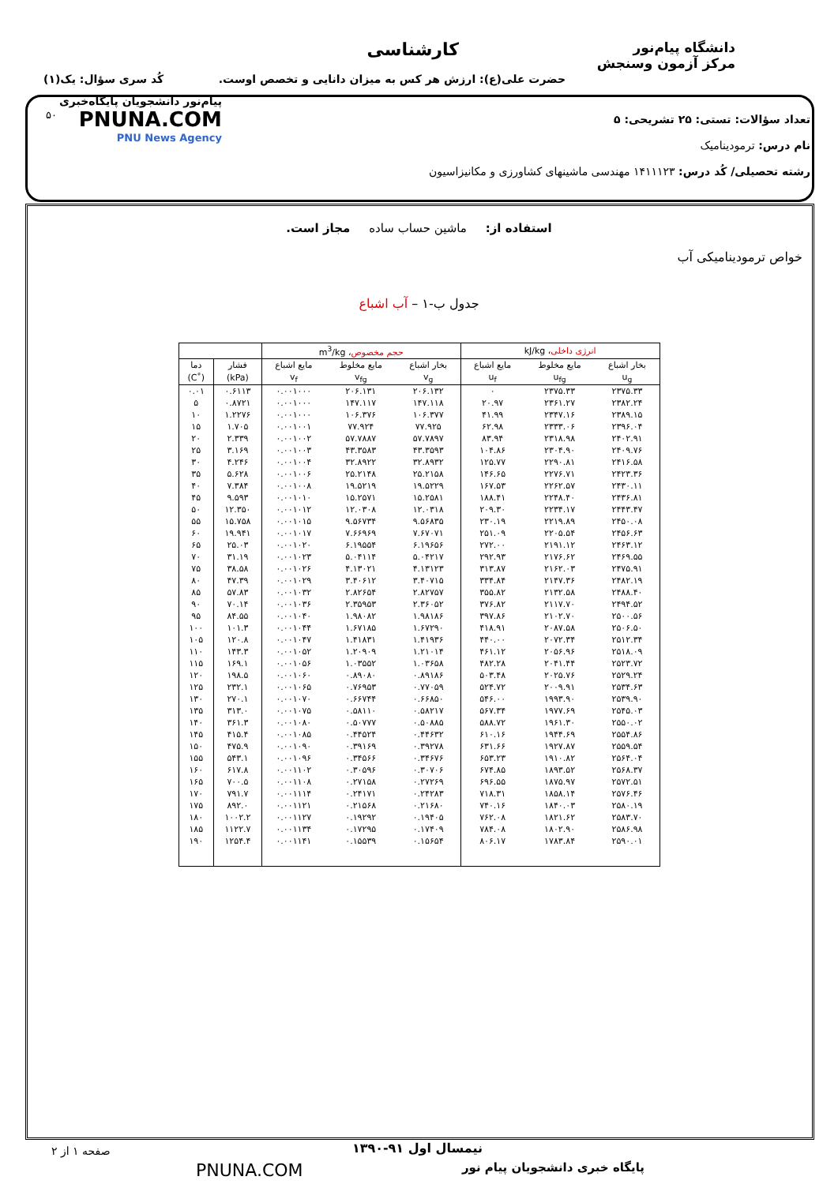دانشگاه پیام‌نور
مرکز آزمون وسنجش
کارشناسی
حضرت علی(ع): ارزش هر کس به میزان دانایی و تخصص اوست.
کُد سری سؤال: یک(۱)
پیام‌نور دانشجویان پایگاه‌خبری
PNUNA.COM
PNU News Agency
۵۰
تعداد سؤالات: تستی: ۲۵ تشریحی: ۵
نام درس: ترمودینامیک
رشته تحصیلی/ کُد درس: ۱۴۱۱۱۲۳ مهندسی ماشینهای کشاورزی و مکانیزاسیون
استفاده از: ماشین حساب ساده مجاز است.
خواص ترمودینامیکی آب
جدول ب-۱ – آب اشباع
| انرژی داخلی ، kJ/kg | | | حجم مخصوص ، m<sup>3</sup>/kg | | | | |
| --- | --- | --- | --- | --- | --- | --- | --- |
| بخار اشباع | مایع مخلوط | مایع اشباع | بخار اشباع | مایع مخلوط | مایع اشباع | فشار | دما |
| u<sub>g</sub> | u<sub>fg</sub> | u<sub>f</sub> | v<sub>g</sub> | v<sub>fg</sub> | v<sub>f</sub> | (kPa) | (˚C) |
| ۲۳۷۵.۳۳ | ۲۳۷۵.۳۳ | ۰ | ۲۰۶.۱۳۲ | ۲۰۶.۱۳۱ | ۰.۰۰۱۰۰۰ | ۰.۶۱۱۳ | ۰.۰۱ |
| ۲۳۸۲.۲۴ | ۲۳۶۱.۲۷ | ۲۰.۹۷ | ۱۴۷.۱۱۸ | ۱۴۷.۱۱۷ | ۰.۰۰۱۰۰۰ | ۰.۸۷۲۱ | ۵ |
| ۲۳۸۹.۱۵ | ۲۳۴۷.۱۶ | ۴۱.۹۹ | ۱۰۶.۳۷۷ | ۱۰۶.۳۷۶ | ۰.۰۰۱۰۰۰ | ۱.۲۲۷۶ | ۱۰ |
| ۲۳۹۶.۰۴ | ۲۳۳۳.۰۶ | ۶۲.۹۸ | ۷۷.۹۲۵ | ۷۷.۹۲۴ | ۰.۰۰۱۰۰۱ | ۱.۷۰۵ | ۱۵ |
| ۲۴۰۲.۹۱ | ۲۳۱۸.۹۸ | ۸۳.۹۴ | ۵۷.۷۸۹۷ | ۵۷.۷۸۸۷ | ۰.۰۰۱۰۰۲ | ۲.۳۳۹ | ۲۰ |
| ۲۴۰۹.۷۶ | ۲۳۰۴.۹۰ | ۱۰۴.۸۶ | ۴۳.۳۵۹۳ | ۴۳.۳۵۸۳ | ۰.۰۰۱۰۰۳ | ۳.۱۶۹ | ۲۵ |
| ۲۴۱۶.۵۸ | ۲۲۹۰.۸۱ | ۱۲۵.۷۷ | ۳۲.۸۹۳۲ | ۳۲.۸۹۲۲ | ۰.۰۰۱۰۰۴ | ۴.۲۴۶ | ۳۰ |
| ۲۴۲۳.۳۶ | ۲۲۷۶.۷۱ | ۱۴۶.۶۵ | ۲۵.۲۱۵۸ | ۲۵.۲۱۴۸ | ۰.۰۰۱۰۰۶ | ۵.۶۲۸ | ۳۵ |
| ۲۴۳۰.۱۱ | ۲۲۶۲.۵۷ | ۱۶۷.۵۳ | ۱۹.۵۲۲۹ | ۱۹.۵۲۱۹ | ۰.۰۰۱۰۰۸ | ۷.۳۸۴ | ۴۰ |
| ۲۴۳۶.۸۱ | ۲۲۴۸.۴۰ | ۱۸۸.۴۱ | ۱۵.۲۵۸۱ | ۱۵.۲۵۷۱ | ۰.۰۰۱۰۱۰ | ۹.۵۹۳ | ۴۵ |
| ۲۴۴۳.۴۷ | ۲۲۳۴.۱۷ | ۲۰۹.۳۰ | ۱۲.۰۳۱۸ | ۱۲.۰۳۰۸ | ۰.۰۰۱۰۱۲ | ۱۲.۳۵۰ | ۵۰ |
| ۲۴۵۰.۰۸ | ۲۲۱۹.۸۹ | ۲۳۰.۱۹ | ۹.۵۶۸۳۵ | ۹.۵۶۷۳۴ | ۰.۰۰۱۰۱۵ | ۱۵.۷۵۸ | ۵۵ |
| ۲۴۵۶.۶۳ | ۲۲۰۵.۵۴ | ۲۵۱.۰۹ | ۷.۶۷۰۷۱ | ۷.۶۶۹۶۹ | ۰.۰۰۱۰۱۷ | ۱۹.۹۴۱ | ۶۰ |
| ۲۴۶۳.۱۲ | ۲۱۹۱.۱۲ | ۲۷۲.۰۰ | ۶.۱۹۶۵۶ | ۶.۱۹۵۵۴ | ۰.۰۰۱۰۲۰ | ۲۵.۰۳ | ۶۵ |
| ۲۴۶۹.۵۵ | ۲۱۷۶.۶۲ | ۲۹۲.۹۳ | ۵.۰۴۲۱۷ | ۵.۰۴۱۱۴ | ۰.۰۰۱۰۲۳ | ۳۱.۱۹ | ۷۰ |
| ۲۴۷۵.۹۱ | ۲۱۶۲.۰۳ | ۳۱۳.۸۷ | ۴.۱۳۱۲۳ | ۴.۱۳۰۲۱ | ۰.۰۰۱۰۲۶ | ۳۸.۵۸ | ۷۵ |
| ۲۴۸۲.۱۹ | ۲۱۴۷.۳۶ | ۳۳۴.۸۴ | ۳.۴۰۷۱۵ | ۳.۴۰۶۱۲ | ۰.۰۰۱۰۲۹ | ۴۷.۳۹ | ۸۰ |
| ۲۴۸۸.۴۰ | ۲۱۳۲.۵۸ | ۳۵۵.۸۲ | ۲.۸۲۷۵۷ | ۲.۸۲۶۵۴ | ۰.۰۰۱۰۳۲ | ۵۷.۸۳ | ۸۵ |
| ۲۴۹۴.۵۲ | ۲۱۱۷.۷۰ | ۳۷۶.۸۲ | ۲.۳۶۰۵۲ | ۲.۳۵۹۵۳ | ۰.۰۰۱۰۳۶ | ۷۰.۱۴ | ۹۰ |
| ۲۵۰۰.۵۶ | ۲۱۰۲.۷۰ | ۳۹۷.۸۶ | ۱.۹۸۱۸۶ | ۱.۹۸۰۸۲ | ۰.۰۰۱۰۴۰ | ۸۴.۵۵ | ۹۵ |
| ۲۵۰۶.۵۰ | ۲۰۸۷.۵۸ | ۴۱۸.۹۱ | ۱.۶۷۲۹۰ | ۱.۶۷۱۸۵ | ۰.۰۰۱۰۴۴ | ۱۰۱.۳ | ۱۰۰ |
| ۲۵۱۲.۳۴ | ۲۰۷۲.۳۴ | ۴۴۰.۰۰ | ۱.۴۱۹۳۶ | ۱.۴۱۸۳۱ | ۰.۰۰۱۰۴۷ | ۱۲۰.۸ | ۱۰۵ |
| ۲۵۱۸.۰۹ | ۲۰۵۶.۹۶ | ۴۶۱.۱۲ | ۱.۲۱۰۱۴ | ۱.۲۰۹۰۹ | ۰.۰۰۱۰۵۲ | ۱۴۳.۳ | ۱۱۰ |
| ۲۵۲۳.۷۲ | ۲۰۴۱.۴۴ | ۴۸۲.۲۸ | ۱.۰۳۶۵۸ | ۱.۰۳۵۵۲ | ۰.۰۰۱۰۵۶ | ۱۶۹.۱ | ۱۱۵ |
| ۲۵۲۹.۲۴ | ۲۰۲۵.۷۶ | ۵۰۳.۴۸ | ۰.۸۹۱۸۶ | ۰.۸۹۰۸۰ | ۰.۰۰۱۰۶۰ | ۱۹۸.۵ | ۱۲۰ |
| ۲۵۳۴.۶۳ | ۲۰۰۹.۹۱ | ۵۲۴.۷۲ | ۰.۷۷۰۵۹ | ۰.۷۶۹۵۳ | ۰.۰۰۱۰۶۵ | ۲۳۲.۱ | ۱۲۵ |
| ۲۵۳۹.۹۰ | ۱۹۹۳.۹۰ | ۵۴۶.۰۰ | ۰.۶۶۸۵۰ | ۰.۶۶۷۴۴ | ۰.۰۰۱۰۷۰ | ۲۷۰.۱ | ۱۳۰ |
| ۲۵۴۵.۰۳ | ۱۹۷۷.۶۹ | ۵۶۷.۳۴ | ۰.۵۸۲۱۷ | ۰.۵۸۱۱۰ | ۰.۰۰۱۰۷۵ | ۳۱۳.۰ | ۱۳۵ |
| ۲۵۵۰.۰۲ | ۱۹۶۱.۳۰ | ۵۸۸.۷۲ | ۰.۵۰۸۸۵ | ۰.۵۰۷۷۷ | ۰.۰۰۱۰۸۰ | ۳۶۱.۳ | ۱۴۰ |
| ۲۵۵۴.۸۶ | ۱۹۴۴.۶۹ | ۶۱۰.۱۶ | ۰.۴۴۶۳۲ | ۰.۴۴۵۲۴ | ۰.۰۰۱۰۸۵ | ۴۱۵.۴ | ۱۴۵ |
| ۲۵۵۹.۵۴ | ۱۹۲۷.۸۷ | ۶۳۱.۶۶ | ۰.۳۹۲۷۸ | ۰.۳۹۱۶۹ | ۰.۰۰۱۰۹۰ | ۴۷۵.۹ | ۱۵۰ |
| ۲۵۶۴.۰۴ | ۱۹۱۰.۸۲ | ۶۵۳.۲۳ | ۰.۳۴۶۷۶ | ۰.۳۴۵۶۶ | ۰.۰۰۱۰۹۶ | ۵۴۳.۱ | ۱۵۵ |
| ۲۵۶۸.۳۷ | ۱۸۹۳.۵۲ | ۶۷۴.۸۵ | ۰.۳۰۷۰۶ | ۰.۳۰۵۹۶ | ۰.۰۰۱۱۰۲ | ۶۱۷.۸ | ۱۶۰ |
| ۲۵۷۲.۵۱ | ۱۸۷۵.۹۷ | ۶۹۶.۵۵ | ۰.۲۷۲۶۹ | ۰.۲۷۱۵۸ | ۰.۰۰۱۱۰۸ | ۷۰۰.۵ | ۱۶۵ |
| ۲۵۷۶.۴۶ | ۱۸۵۸.۱۴ | ۷۱۸.۳۱ | ۰.۲۴۲۸۳ | ۰.۲۴۱۷۱ | ۰.۰۰۱۱۱۴ | ۷۹۱.۷ | ۱۷۰ |
| ۲۵۸۰.۱۹ | ۱۸۴۰.۰۳ | ۷۴۰.۱۶ | ۰.۲۱۶۸۰ | ۰.۲۱۵۶۸ | ۰.۰۰۱۱۲۱ | ۸۹۲.۰ | ۱۷۵ |
| ۲۵۸۳.۷۰ | ۱۸۲۱.۶۲ | ۷۶۲.۰۸ | ۰.۱۹۴۰۵ | ۰.۱۹۲۹۲ | ۰.۰۰۱۱۲۷ | ۱۰۰۲.۲ | ۱۸۰ |
| ۲۵۸۶.۹۸ | ۱۸۰۲.۹۰ | ۷۸۴.۰۸ | ۰.۱۷۴۰۹ | ۰.۱۷۲۹۵ | ۰.۰۰۱۱۳۴ | ۱۱۲۲.۷ | ۱۸۵ |
| ۲۵۹۰.۰۱ | ۱۷۸۳.۸۴ | ۸۰۶.۱۷ | ۰.۱۵۶۵۴ | ۰.۱۵۵۳۹ | ۰.۰۰۱۱۴۱ | ۱۲۵۴.۴ | ۱۹۰ |
صفحه ۱ از ۲ نیمسال اول ۹۱-۱۳۹۰
پایگاه خبری دانشجویان پیام نور PNUNA.COM